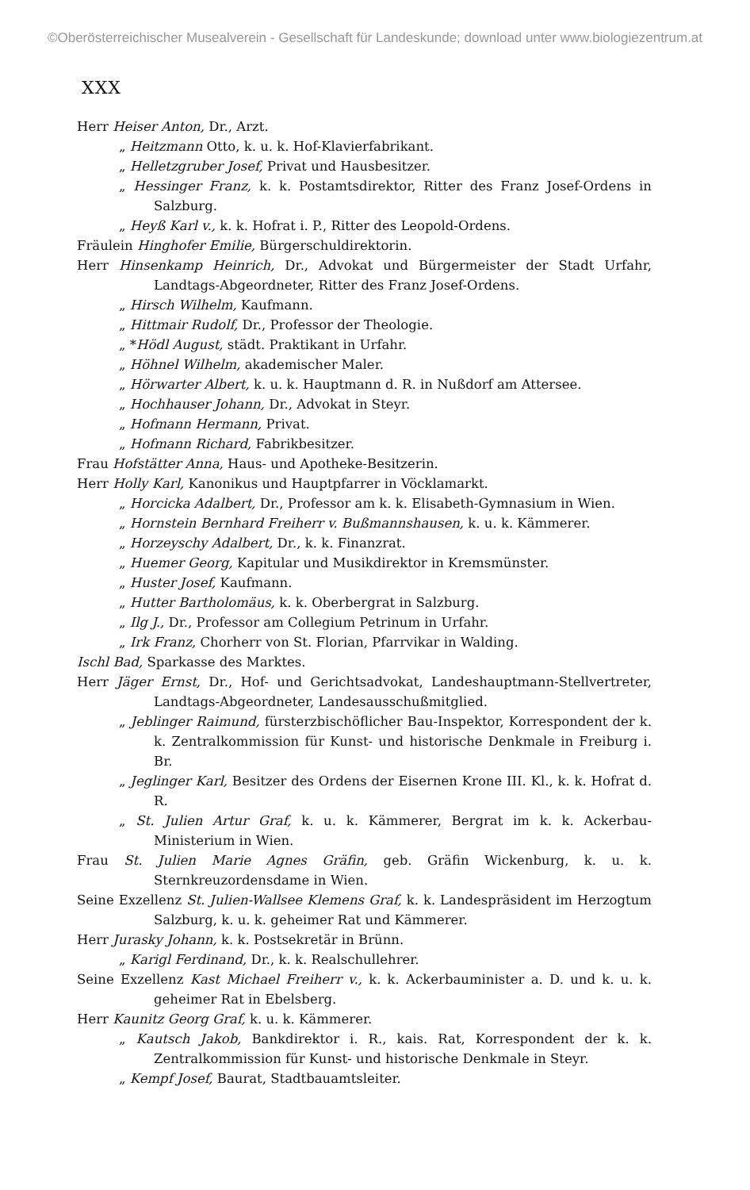©Oberösterreichischer Musealverein - Gesellschaft für Landeskunde; download unter www.biologiezentrum.at
XXX
Herr Heiser Anton, Dr., Arzt.
„ Heitzmann Otto, k. u. k. Hof-Klavierfabrikant.
„ Helletzgruber Josef, Privat und Hausbesitzer.
„ Hessinger Franz, k. k. Postamtsdirektor, Ritter des Franz Josef-Ordens in Salzburg.
„ Heyß Karl v., k. k. Hofrat i. P., Ritter des Leopold-Ordens.
Fräulein Hinghofer Emilie, Bürgerschuldirektorin.
Herr Hinsenkamp Heinrich, Dr., Advokat und Bürgermeister der Stadt Urfahr, Landtags-Abgeordneter, Ritter des Franz Josef-Ordens.
„ Hirsch Wilhelm, Kaufmann.
„ Hittmair Rudolf, Dr., Professor der Theologie.
„ *Hödl August, städt. Praktikant in Urfahr.
„ Höhnel Wilhelm, akademischer Maler.
„ Hörwarter Albert, k. u. k. Hauptmann d. R. in Nußdorf am Attersee.
„ Hochhauser Johann, Dr., Advokat in Steyr.
„ Hofmann Hermann, Privat.
„ Hofmann Richard, Fabrikbesitzer.
Frau Hofstätter Anna, Haus- und Apotheke-Besitzerin.
Herr Holly Karl, Kanonikus und Hauptpfarrer in Vöcklamarkt.
„ Horcicka Adalbert, Dr., Professor am k. k. Elisabeth-Gymnasium in Wien.
„ Hornstein Bernhard Freiherr v. Bußmannshausen, k. u. k. Kämmerer.
„ Horzeyschy Adalbert, Dr., k. k. Finanzrat.
„ Huemer Georg, Kapitular und Musikdirektor in Kremsmünster.
„ Huster Josef, Kaufmann.
„ Hutter Bartholomäus, k. k. Oberbergrat in Salzburg.
„ Ilg J., Dr., Professor am Collegium Petrinum in Urfahr.
„ Irk Franz, Chorherr von St. Florian, Pfarrvikar in Walding.
Ischl Bad, Sparkasse des Marktes.
Herr Jäger Ernst, Dr., Hof- und Gerichtsadvokat, Landeshauptmann-Stellvertreter, Landtags-Abgeordneter, Landesausschußmitglied.
„ Jeblinger Raimund, fürsterzbischöflicher Bau-Inspektor, Korrespondent der k. k. Zentralkommission für Kunst- und historische Denkmale in Freiburg i. Br.
„ Jeglinger Karl, Besitzer des Ordens der Eisernen Krone III. Kl., k. k. Hofrat d. R.
„ St. Julien Artur Graf, k. u. k. Kämmerer, Bergrat im k. k. Ackerbau-Ministerium in Wien.
Frau St. Julien Marie Agnes Gräfin, geb. Gräfin Wickenburg, k. u. k. Sternkreuzordensdame in Wien.
Seine Exzellenz St. Julien-Wallsee Klemens Graf, k. k. Landespräsident im Herzogtum Salzburg, k. u. k. geheimer Rat und Kämmerer.
Herr Jurasky Johann, k. k. Postsekretär in Brünn.
„ Karigl Ferdinand, Dr., k. k. Realschullehrer.
Seine Exzellenz Kast Michael Freiherr v., k. k. Ackerbauminister a. D. und k. u. k. geheimer Rat in Ebelsberg.
Herr Kaunitz Georg Graf, k. u. k. Kämmerer.
„ Kautsch Jakob, Bankdirektor i. R., kais. Rat, Korrespondent der k. k. Zentralkommission für Kunst- und historische Denkmale in Steyr.
„ Kempf Josef, Baurat, Stadtbauamtsleiter.